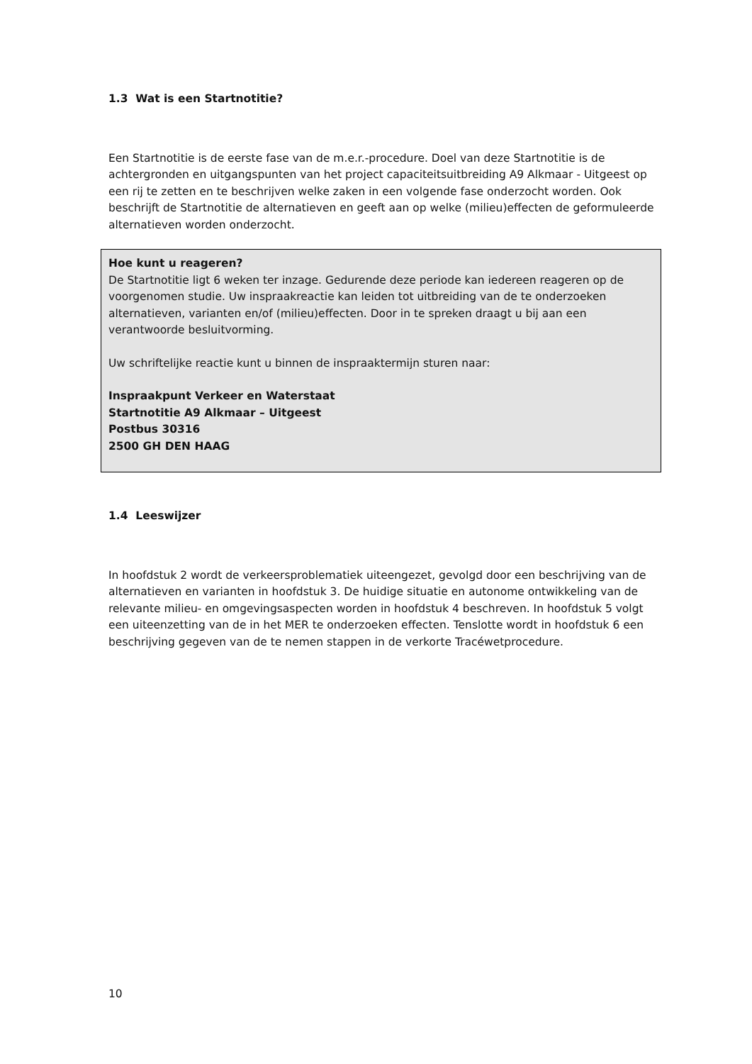1.3 Wat is een Startnotitie?
Een Startnotitie is de eerste fase van de m.e.r.-procedure. Doel van deze Startnotitie is de achtergronden en uitgangspunten van het project capaciteitsuitbreiding A9 Alkmaar - Uitgeest op een rij te zetten en te beschrijven welke zaken in een volgende fase onderzocht worden. Ook beschrijft de Startnotitie de alternatieven en geeft aan op welke (milieu)effecten de geformuleerde alternatieven worden onderzocht.
Hoe kunt u reageren?
De Startnotitie ligt 6 weken ter inzage. Gedurende deze periode kan iedereen reageren op de voorgenomen studie. Uw inspraakreactie kan leiden tot uitbreiding van de te onderzoeken alternatieven, varianten en/of (milieu)effecten. Door in te spreken draagt u bij aan een verantwoorde besluitvorming.
Uw schriftelijke reactie kunt u binnen de inspraaktermijn sturen naar:
Inspraakpunt Verkeer en Waterstaat
Startnotitie A9 Alkmaar – Uitgeest
Postbus 30316
2500 GH DEN HAAG
1.4 Leeswijzer
In hoofdstuk 2 wordt de verkeersproblematiek uiteengezet, gevolgd door een beschrijving van de alternatieven en varianten in hoofdstuk 3. De huidige situatie en autonome ontwikkeling van de relevante milieu- en omgevingsaspecten worden in hoofdstuk 4 beschreven. In hoofdstuk 5 volgt een uiteenzetting van de in het MER te onderzoeken effecten. Tenslotte wordt in hoofdstuk 6 een beschrijving gegeven van de te nemen stappen in de verkorte Tracéwetprocedure.
10